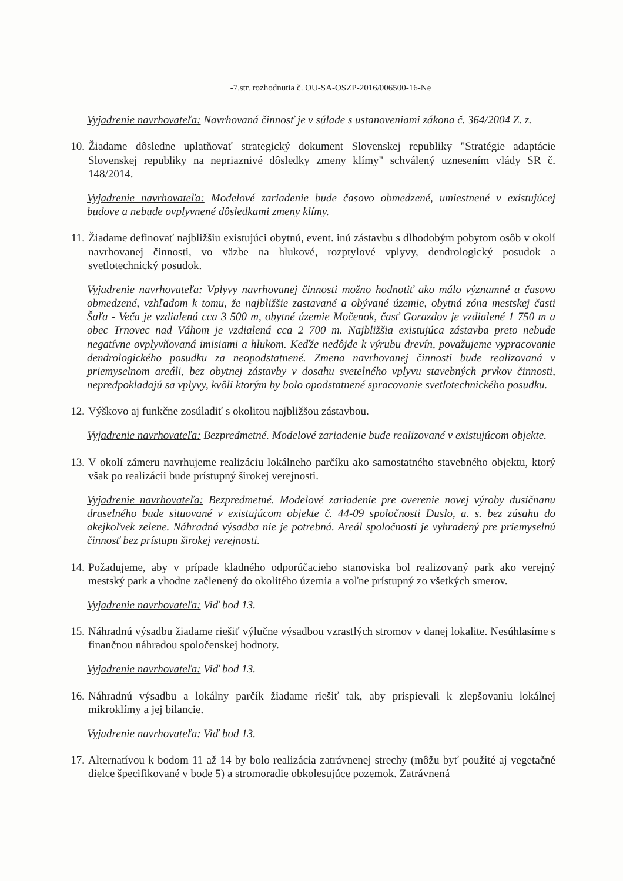-7.str. rozhodnutia č. OU-SA-OSZP-2016/006500-16-Ne
Vyjadrenie navrhovateľa: Navrhovaná činnosť je v súlade s ustanoveniami zákona č. 364/2004 Z. z.
10. Žiadame dôsledne uplatňovať strategický dokument Slovenskej republiky "Stratégie adaptácie Slovenskej republiky na nepriaznivé dôsledky zmeny klímy" schválený uznesením vlády SR č. 148/2014.
Vyjadrenie navrhovateľa: Modelové zariadenie bude časovo obmedzené, umiestnené v existujúcej budove a nebude ovplyvnené dôsledkami zmeny klímy.
11. Žiadame definovať najbližšiu existujúci obytnú, event. inú zástavbu s dlhodobým pobytom osôb v okolí navrhovanej činnosti, vo väzbe na hlukové, rozptylové vplyvy, dendrologický posudok a svetlotechnický posudok.
Vyjadrenie navrhovateľa: Vplyvy navrhovanej činnosti možno hodnotiť ako málo významné a časovo obmedzené, vzhľadom k tomu, že najbližšie zastavané a obývané územie, obytná zóna mestskej časti Šaľa - Veča je vzdialená cca 3 500 m, obytné územie Močenok, časť Gorazdov je vzdialené 1 750 m a obec Trnovec nad Váhom je vzdialená cca 2 700 m. Najbližšia existujúca zástavba preto nebude negatívne ovplyvňovaná imisiami a hlukom. Keďže nedôjde k výrubu drevín, považujeme vypracovanie dendrologického posudku za neopodstatnené. Zmena navrhovanej činnosti bude realizovaná v priemyselnom areáli, bez obytnej zástavby v dosahu svetelného vplyvu stavebných prvkov činnosti, nepredpokladajú sa vplyvy, kvôli ktorým by bolo opodstatnené spracovanie svetlotechnického posudku.
12. Výškovo aj funkčne zosúladiť s okolitou najbližšou zástavbou.
Vyjadrenie navrhovateľa: Bezpredmetné. Modelové zariadenie bude realizované v existujúcom objekte.
13. V okolí zámeru navrhujeme realizáciu lokálneho parčíku ako samostatného stavebného objektu, ktorý však po realizácii bude prístupný širokej verejnosti.
Vyjadrenie navrhovateľa: Bezpredmetné. Modelové zariadenie pre overenie novej výroby dusičnanu draselného bude situované v existujúcom objekte č. 44-09 spoločnosti Duslo, a. s. bez zásahu do akejkoľvek zelene. Náhradná výsadba nie je potrebná. Areál spoločnosti je vyhradený pre priemyselnú činnosť bez prístupu širokej verejnosti.
14. Požadujeme, aby v prípade kladného odporúčacieho stanoviska bol realizovaný park ako verejný mestský park a vhodne začlenený do okolitého územia a voľne prístupný zo všetkých smerov.
Vyjadrenie navrhovateľa: Viď bod 13.
15. Náhradnú výsadbu žiadame riešiť výlučne výsadbou vzrastlých stromov v danej lokalite. Nesúhlasíme s finančnou náhradou spoločenskej hodnoty.
Vyjadrenie navrhovateľa: Viď bod 13.
16. Náhradnú výsadbu a lokálny parčík žiadame riešiť tak, aby prispievali k zlepšovaniu lokálnej mikroklímy a jej bilancie.
Vyjadrenie navrhovateľa: Viď bod 13.
17. Alternatívou k bodom 11 až 14 by bolo realizácia zatrávnenej strechy (môžu byť použité aj vegetačné dielce špecifikované v bode 5) a stromoradie obkolesujúce pozemok. Zatrávnená